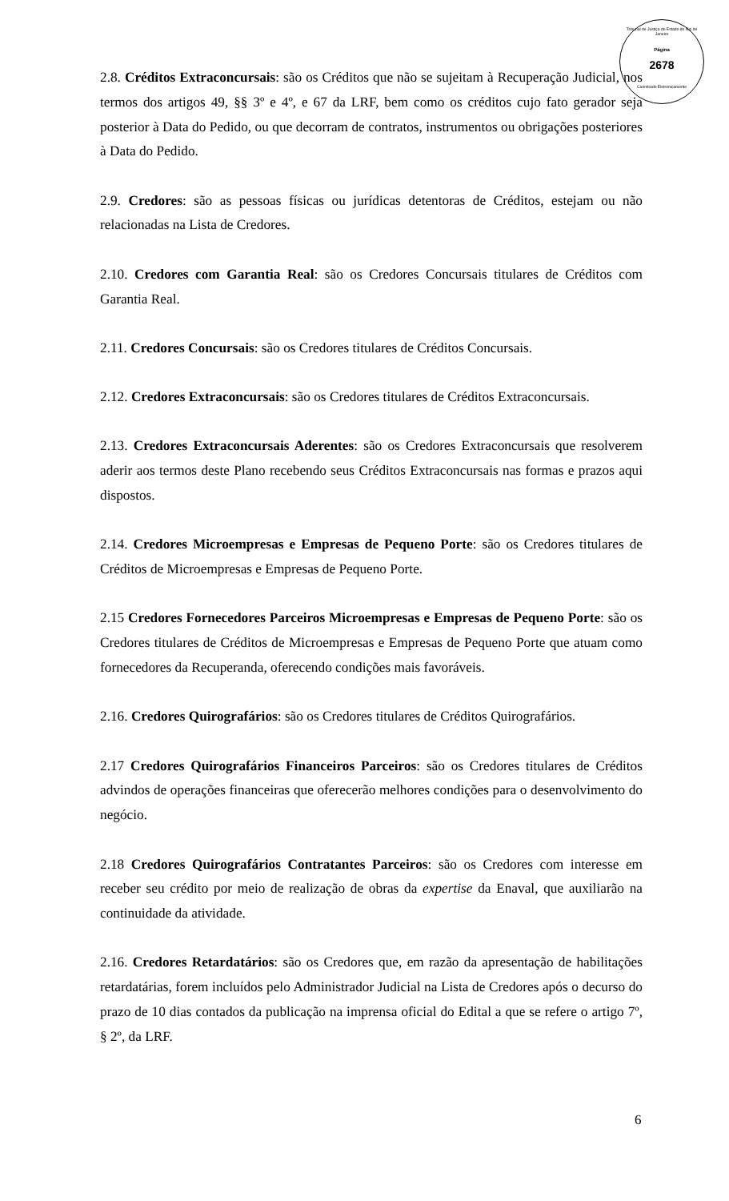Tribunal de Justiça do Estado do Rio de Janeiro
Página
2678
Carimbado Eletronicamente
2.8. Créditos Extraconcursais: são os Créditos que não se sujeitam à Recuperação Judicial, nos termos dos artigos 49, §§ 3º e 4º, e 67 da LRF, bem como os créditos cujo fato gerador seja posterior à Data do Pedido, ou que decorram de contratos, instrumentos ou obrigações posteriores à Data do Pedido.
2.9. Credores: são as pessoas físicas ou jurídicas detentoras de Créditos, estejam ou não relacionadas na Lista de Credores.
2.10. Credores com Garantia Real: são os Credores Concursais titulares de Créditos com Garantia Real.
2.11. Credores Concursais: são os Credores titulares de Créditos Concursais.
2.12. Credores Extraconcursais: são os Credores titulares de Créditos Extraconcursais.
2.13. Credores Extraconcursais Aderentes: são os Credores Extraconcursais que resolverem aderir aos termos deste Plano recebendo seus Créditos Extraconcursais nas formas e prazos aqui dispostos.
2.14. Credores Microempresas e Empresas de Pequeno Porte: são os Credores titulares de Créditos de Microempresas e Empresas de Pequeno Porte.
2.15 Credores Fornecedores Parceiros Microempresas e Empresas de Pequeno Porte: são os Credores titulares de Créditos de Microempresas e Empresas de Pequeno Porte que atuam como fornecedores da Recuperanda, oferecendo condições mais favoráveis.
2.16. Credores Quirografários: são os Credores titulares de Créditos Quirografários.
2.17 Credores Quirografários Financeiros Parceiros: são os Credores titulares de Créditos advindos de operações financeiras que oferecerão melhores condições para o desenvolvimento do negócio.
2.18 Credores Quirografários Contratantes Parceiros: são os Credores com interesse em receber seu crédito por meio de realização de obras da expertise da Enaval, que auxiliarão na continuidade da atividade.
2.16. Credores Retardatários: são os Credores que, em razão da apresentação de habilitações retardatárias, forem incluídos pelo Administrador Judicial na Lista de Credores após o decurso do prazo de 10 dias contados da publicação na imprensa oficial do Edital a que se refere o artigo 7º, § 2º, da LRF.
6